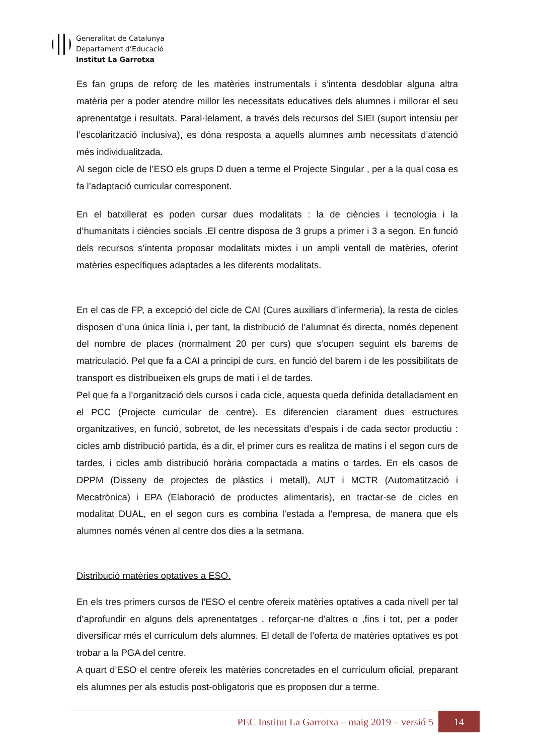Generalitat de Catalunya
Departament d’Educació
Institut La Garrotxa
Es fan grups de reforç de les matèries instrumentals i s’intenta desdoblar alguna altra matèria per a poder atendre millor les necessitats educatives dels alumnes i millorar el seu aprenentatge i resultats. Paral·lelament, a través dels recursos del SIEI (suport intensiu per l’escolarització inclusiva), es dóna resposta a aquells alumnes amb necessitats d’atenció més individualitzada.
Al segon cicle de l’ESO els grups D duen a terme el Projecte Singular , per a la qual cosa es fa l’adaptació curricular corresponent.
En el batxillerat es poden cursar dues modalitats : la de ciències i tecnologia i la d’humanitats i ciències socials .El centre disposa de 3 grups a primer i 3 a segon. En funció dels recursos s’intenta proposar modalitats mixtes i un ampli ventall de matèries, oferint matèries específiques adaptades a les diferents modalitats.
En el cas de FP, a excepció del cicle de CAI (Cures auxiliars d’infermeria), la resta de cicles disposen d’una única línia i, per tant, la distribució de l’alumnat és directa, només depenent del nombre de places (normalment 20 per curs) que s’ocupen seguint els barems de matriculació. Pel que fa a CAI a principi de curs, en funció del barem i de les possibilitats de transport es distribueixen els grups de matí i el de tardes.
Pel que fa a l’organització dels cursos i cada cicle, aquesta queda definida detalladament en el PCC (Projecte curricular de centre). Es diferencien clarament dues estructures organitzatives, en funció, sobretot, de les necessitats d’espais i de cada sector productiu : cicles amb distribució partida, és a dir, el primer curs es realitza de matins i el segon curs de tardes, i cicles amb distribució horària compactada a matins o tardes. En els casos de DPPM (Disseny de projectes de plàstics i metall), AUT i MCTR (Automatització i Mecatrònica) i EPA (Elaboració de productes alimentaris), en tractar-se de cicles en modalitat DUAL, en el segon curs es combina l’estada a l’empresa, de manera que els alumnes només vénen al centre dos dies a la setmana.
Distribució matèries optatives a ESO.
En els tres primers cursos de l’ESO el centre ofereix matèries optatives a cada nivell per tal d’aprofundir en alguns dels aprenentatges , reforçar-ne d’altres o ,fins i tot, per a poder diversificar més el currículum dels alumnes. El detall de l’oferta de matèries optatives es pot trobar a la PGA del centre.
A quart d’ESO el centre ofereix les matèries concretades en el currículum oficial, preparant els alumnes per als estudis post-obligatoris que es proposen dur a terme.
PEC Institut La Garrotxa – maig 2019 – versió 5
14